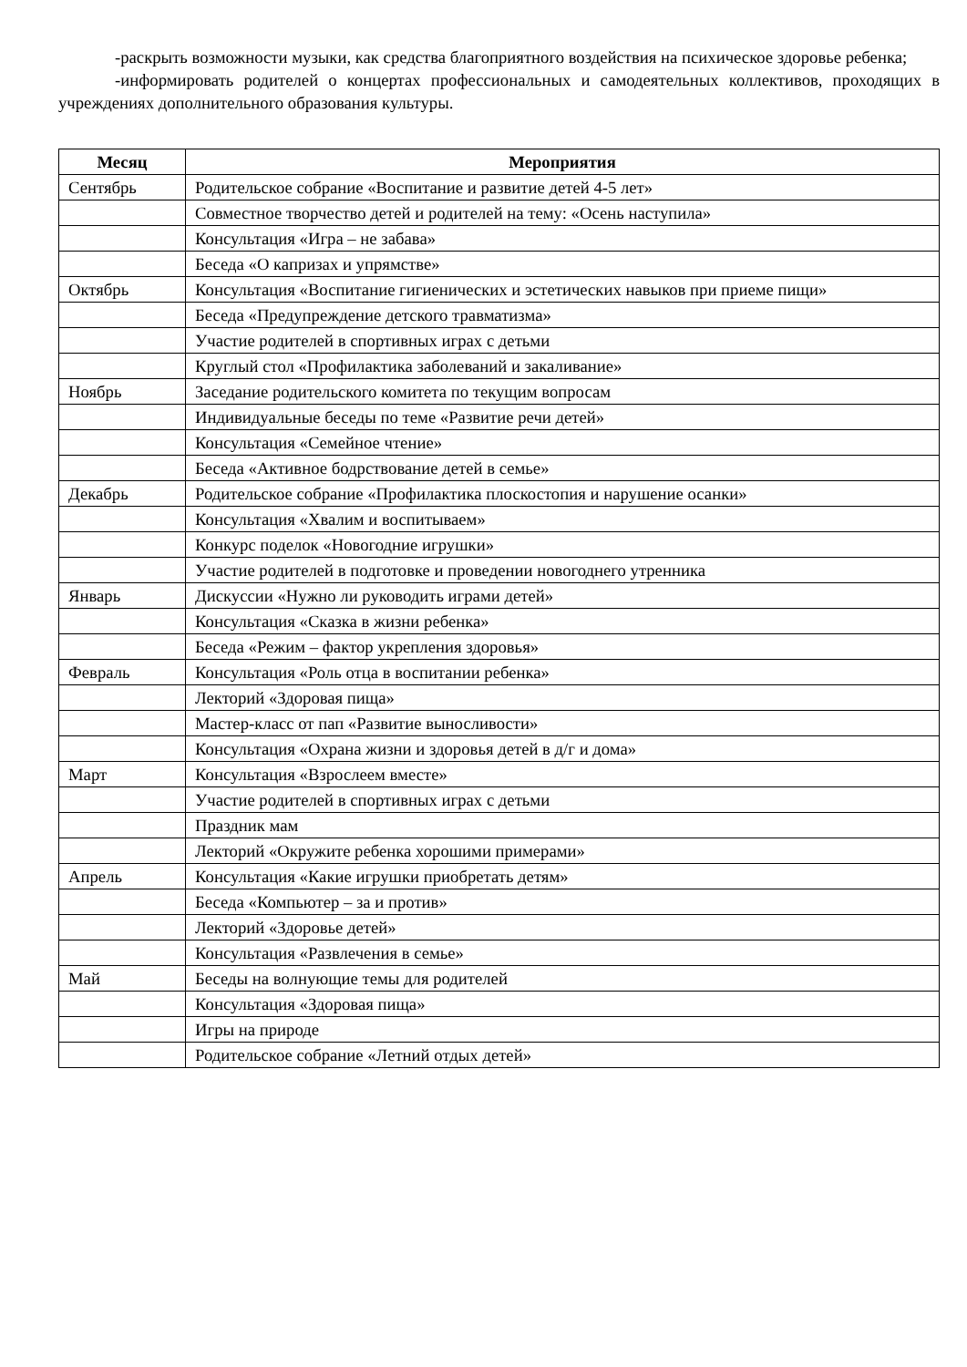-раскрыть возможности музыки, как средства благоприятного воздействия на психическое здоровье ребенка;
-информировать родителей о концертах профессиональных и самодеятельных коллективов, проходящих в учреждениях дополнительного образования культуры.
| Месяц | Мероприятия |
| --- | --- |
| Сентябрь | Родительское собрание «Воспитание и развитие детей 4-5 лет» |
| | Совместное творчество детей и родителей на тему: «Осень наступила» |
| | Консультация «Игра – не забава» |
| | Беседа «О капризах и упрямстве» |
| Октябрь | Консультация «Воспитание гигиенических и эстетических навыков при приеме пищи» |
| | Беседа «Предупреждение детского травматизма» |
| | Участие родителей в спортивных играх с детьми |
| | Круглый стол «Профилактика заболеваний и закаливание» |
| Ноябрь | Заседание родительского комитета по текущим вопросам |
| | Индивидуальные беседы по теме «Развитие речи детей» |
| | Консультация «Семейное чтение» |
| | Беседа «Активное бодрствование детей в семье» |
| Декабрь | Родительское собрание «Профилактика плоскостопия и нарушение осанки» |
| | Консультация «Хвалим и воспитываем» |
| | Конкурс поделок «Новогодние игрушки» |
| | Участие родителей в подготовке и проведении новогоднего утренника |
| Январь | Дискуссии «Нужно ли руководить играми детей» |
| | Консультация «Сказка в жизни ребенка» |
| | Беседа «Режим – фактор укрепления здоровья» |
| Февраль | Консультация «Роль отца в воспитании ребенка» |
| | Лекторий «Здоровая пища» |
| | Мастер-класс от пап «Развитие выносливости» |
| | Консультация «Охрана жизни и здоровья детей в д/г и дома» |
| Март | Консультация «Взрослеем вместе» |
| | Участие родителей в спортивных играх с детьми |
| | Праздник мам |
| | Лекторий «Окружите ребенка хорошими примерами» |
| Апрель | Консультация «Какие игрушки приобретать детям» |
| | Беседа «Компьютер – за и против» |
| | Лекторий «Здоровье детей» |
| | Консультация «Развлечения в семье» |
| Май | Беседы на волнующие темы для родителей |
| | Консультация «Здоровая пища» |
| | Игры на природе |
| | Родительское собрание «Летний отдых детей» |